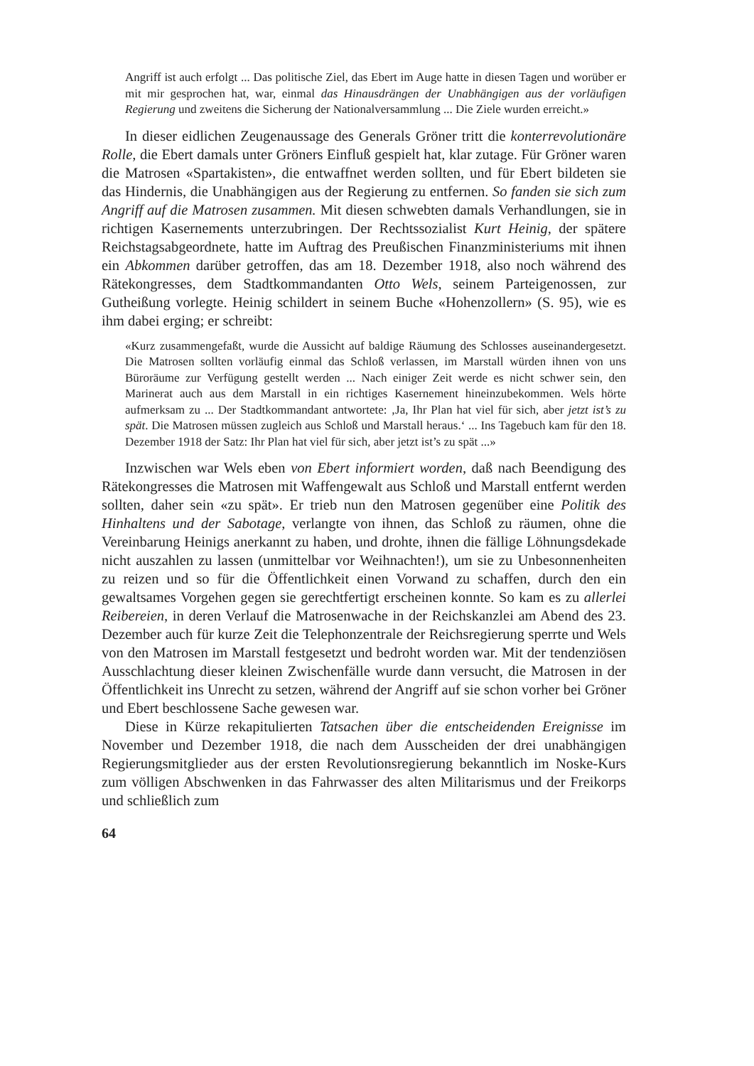Angriff ist auch erfolgt ... Das politische Ziel, das Ebert im Auge hatte in diesen Tagen und worüber er mit mir gesprochen hat, war, einmal das Hinausdrängen der Unabhängigen aus der vorläufigen Regierung und zweitens die Sicherung der Nationalversammlung ... Die Ziele wurden erreicht.»
In dieser eidlichen Zeugenaussage des Generals Gröner tritt die konterrevolutionäre Rolle, die Ebert damals unter Gröners Einfluß gespielt hat, klar zutage. Für Gröner waren die Matrosen «Spartakisten», die entwaffnet werden sollten, und für Ebert bildeten sie das Hindernis, die Unabhängigen aus der Regierung zu entfernen. So fanden sie sich zum Angriff auf die Matrosen zusammen. Mit diesen schwebten damals Verhandlungen, sie in richtigen Kasernements unterzubringen. Der Rechtssozialist Kurt Heinig, der spätere Reichstagsabgeordnete, hatte im Auftrag des Preußischen Finanzministeriums mit ihnen ein Abkommen darüber getroffen, das am 18. Dezember 1918, also noch während des Rätekongresses, dem Stadtkommandanten Otto Wels, seinem Parteigenossen, zur Gutheißung vorlegte. Heinig schildert in seinem Buche «Hohenzollern» (S. 95), wie es ihm dabei erging; er schreibt:
«Kurz zusammengefaßt, wurde die Aussicht auf baldige Räumung des Schlosses auseinandergesetzt. Die Matrosen sollten vorläufig einmal das Schloß verlassen, im Marstall würden ihnen von uns Büroräume zur Verfügung gestellt werden ... Nach einiger Zeit werde es nicht schwer sein, den Marinerat auch aus dem Marstall in ein richtiges Kasernement hineinzubekommen. Wels hörte aufmerksam zu ... Der Stadtkommandant antwortete: ‚Ja, Ihr Plan hat viel für sich, aber jetzt ist’s zu spät. Die Matrosen müssen zugleich aus Schloß und Marstall heraus.‘ ... Ins Tagebuch kam für den 18. Dezember 1918 der Satz: Ihr Plan hat viel für sich, aber jetzt ist’s zu spät ...»
Inzwischen war Wels eben von Ebert informiert worden, daß nach Beendigung des Rätekongresses die Matrosen mit Waffengewalt aus Schloß und Marstall entfernt werden sollten, daher sein «zu spät». Er trieb nun den Matrosen gegenüber eine Politik des Hinhaltens und der Sabotage, verlangte von ihnen, das Schloß zu räumen, ohne die Vereinbarung Heinigs anerkannt zu haben, und drohte, ihnen die fällige Löhnungsdekade nicht auszahlen zu lassen (unmittelbar vor Weihnachten!), um sie zu Unbesonnenheiten zu reizen und so für die Öffentlichkeit einen Vorwand zu schaffen, durch den ein gewaltsames Vorgehen gegen sie gerechtfertigt erscheinen konnte. So kam es zu allerlei Reibereien, in deren Verlauf die Matrosenwache in der Reichskanzlei am Abend des 23. Dezember auch für kurze Zeit die Telephonzentrale der Reichsregierung sperrte und Wels von den Matrosen im Marstall festgesetzt und bedroht worden war. Mit der tendenziösen Ausschlachtung dieser kleinen Zwischenfälle wurde dann versucht, die Matrosen in der Öffentlichkeit ins Unrecht zu setzen, während der Angriff auf sie schon vorher bei Gröner und Ebert beschlossene Sache gewesen war.
Diese in Kürze rekapitulierten Tatsachen über die entscheidenden Ereignisse im November und Dezember 1918, die nach dem Ausscheiden der drei unabhängigen Regierungsmitglieder aus der ersten Revolutionsregierung bekanntlich im Noske-Kurs zum völligen Abschwenken in das Fahrwasser des alten Militarismus und der Freikorps und schließlich zum
64